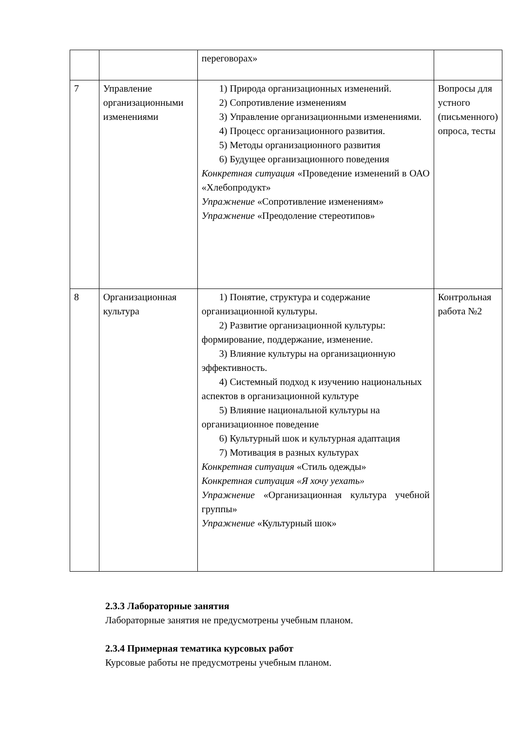| | | переговорах» | |
| 7 | Управление организационными изменениями | 1) Природа организационных изменений. 2) Сопротивление изменениям 3) Управление организационными изменениями. 4) Процесс организационного развития. 5) Методы организационного развития 6) Будущее организационного поведения Конкретная ситуация «Проведение изменений в ОАО «Хлебопродукт» Упражнение «Сопротивление изменениям» Упражнение «Преодоление стереотипов» | Вопросы для устного (письменного) опроса, тесты |
| 8 | Организационная культура | 1) Понятие, структура и содержание организационной культуры. 2) Развитие организационной культуры: формирование, поддержание, изменение. 3) Влияние культуры на организационную эффективность. 4) Системный подход к изучению национальных аспектов в организационной культуре 5) Влияние национальной культуры на организационное поведение 6) Культурный шок и культурная адаптация 7) Мотивация в разных культурах Конкретная ситуация «Стиль одежды» Конкретная ситуация «Я хочу уехать» Упражнение «Организационная культура учебной группы» Упражнение «Культурный шок» | Контрольная работа №2 |
2.3.3 Лабораторные занятия
Лабораторные занятия не предусмотрены учебным планом.
2.3.4 Примерная тематика курсовых работ
Курсовые работы не предусмотрены учебным планом.